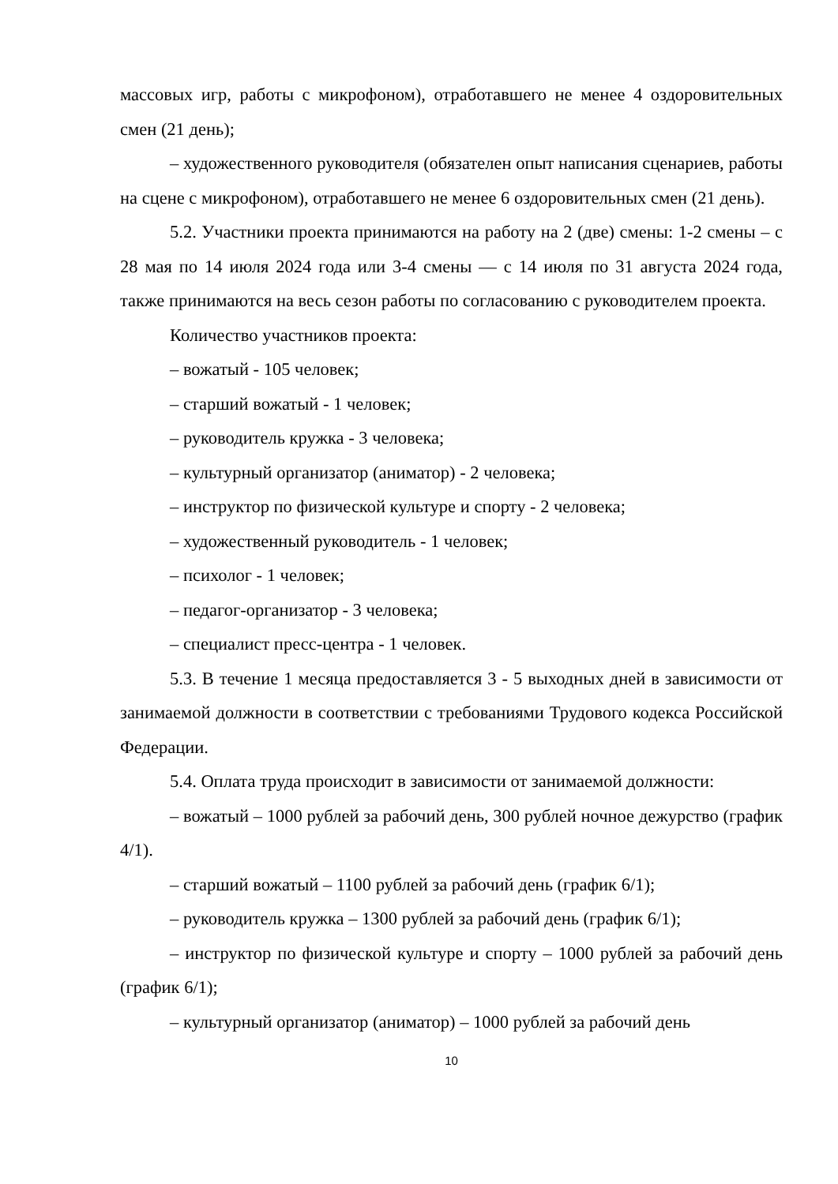массовых игр, работы с микрофоном), отработавшего не менее 4 оздоровительных смен (21 день);
– художественного руководителя (обязателен опыт написания сценариев, работы на сцене с микрофоном), отработавшего не менее 6 оздоровительных смен (21 день).
5.2. Участники проекта принимаются на работу на 2 (две) смены: 1-2 смены – с 28 мая по 14 июля 2024 года или 3-4 смены — с 14 июля по 31 августа 2024 года, также принимаются на весь сезон работы по согласованию с руководителем проекта.
Количество участников проекта:
– вожатый - 105 человек;
– старший вожатый - 1 человек;
– руководитель кружка - 3 человека;
– культурный организатор (аниматор) - 2 человека;
– инструктор по физической культуре и спорту - 2 человека;
– художественный руководитель - 1 человек;
– психолог - 1 человек;
– педагог-организатор - 3 человека;
– специалист пресс-центра - 1 человек.
5.3. В течение 1 месяца предоставляется 3 - 5 выходных дней в зависимости от занимаемой должности в соответствии с требованиями Трудового кодекса Российской Федерации.
5.4. Оплата труда происходит в зависимости от занимаемой должности:
– вожатый – 1000 рублей за рабочий день, 300 рублей ночное дежурство (график 4/1).
– старший вожатый – 1100 рублей за рабочий день (график 6/1);
– руководитель кружка – 1300 рублей за рабочий день (график 6/1);
– инструктор по физической культуре и спорту – 1000 рублей за рабочий день (график 6/1);
– культурный организатор (аниматор) – 1000 рублей за рабочий день
10